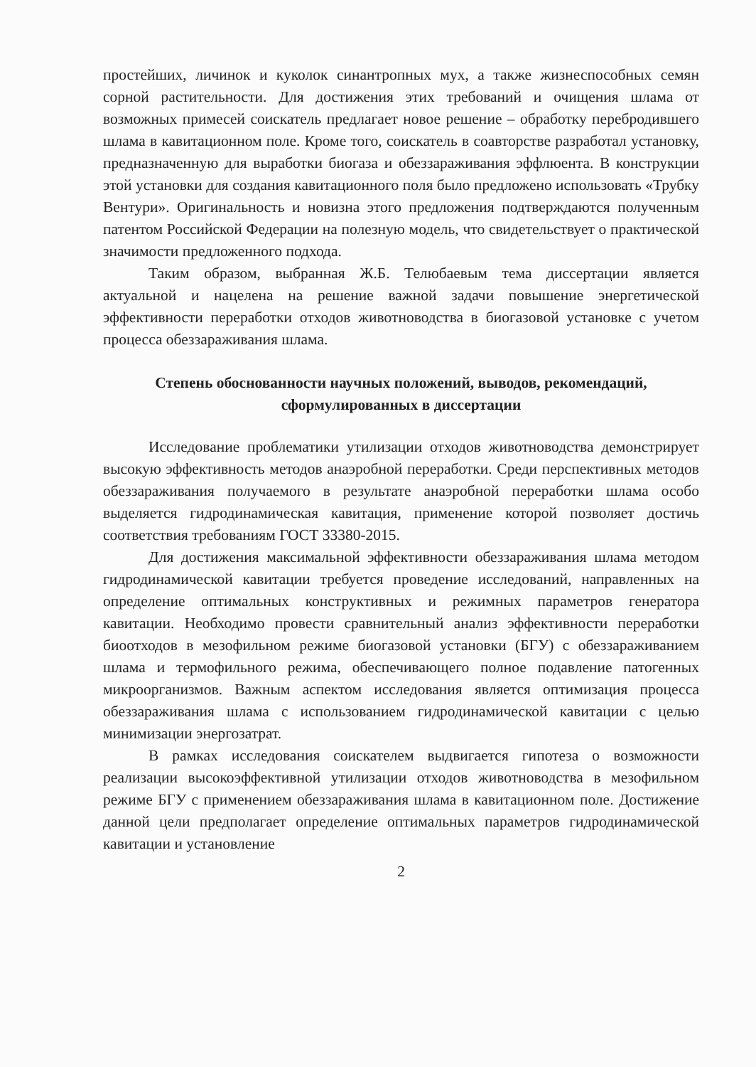простейших, личинок и куколок синантропных мух, а также жизнеспособных семян сорной растительности. Для достижения этих требований и очищения шлама от возможных примесей соискатель предлагает новое решение – обработку перебродившего шлама в кавитационном поле. Кроме того, соискатель в соавторстве разработал установку, предназначенную для выработки биогаза и обеззараживания эффлюента. В конструкции этой установки для создания кавитационного поля было предложено использовать «Трубку Вентури». Оригинальность и новизна этого предложения подтверждаются полученным патентом Российской Федерации на полезную модель, что свидетельствует о практической значимости предложенного подхода.
Таким образом, выбранная Ж.Б. Телюбаевым тема диссертации является актуальной и нацелена на решение важной задачи повышение энергетической эффективности переработки отходов животноводства в биогазовой установке с учетом процесса обеззараживания шлама.
Степень обоснованности научных положений, выводов, рекомендаций, сформулированных в диссертации
Исследование проблематики утилизации отходов животноводства демонстрирует высокую эффективность методов анаэробной переработки. Среди перспективных методов обеззараживания получаемого в результате анаэробной переработки шлама особо выделяется гидродинамическая кавитация, применение которой позволяет достичь соответствия требованиям ГОСТ 33380-2015.
Для достижения максимальной эффективности обеззараживания шлама методом гидродинамической кавитации требуется проведение исследований, направленных на определение оптимальных конструктивных и режимных параметров генератора кавитации. Необходимо провести сравнительный анализ эффективности переработки биоотходов в мезофильном режиме биогазовой установки (БГУ) с обеззараживанием шлама и термофильного режима, обеспечивающего полное подавление патогенных микроорганизмов. Важным аспектом исследования является оптимизация процесса обеззараживания шлама с использованием гидродинамической кавитации с целью минимизации энергозатрат.
В рамках исследования соискателем выдвигается гипотеза о возможности реализации высокоэффективной утилизации отходов животноводства в мезофильном режиме БГУ с применением обеззараживания шлама в кавитационном поле. Достижение данной цели предполагает определение оптимальных параметров гидродинамической кавитации и установление
2